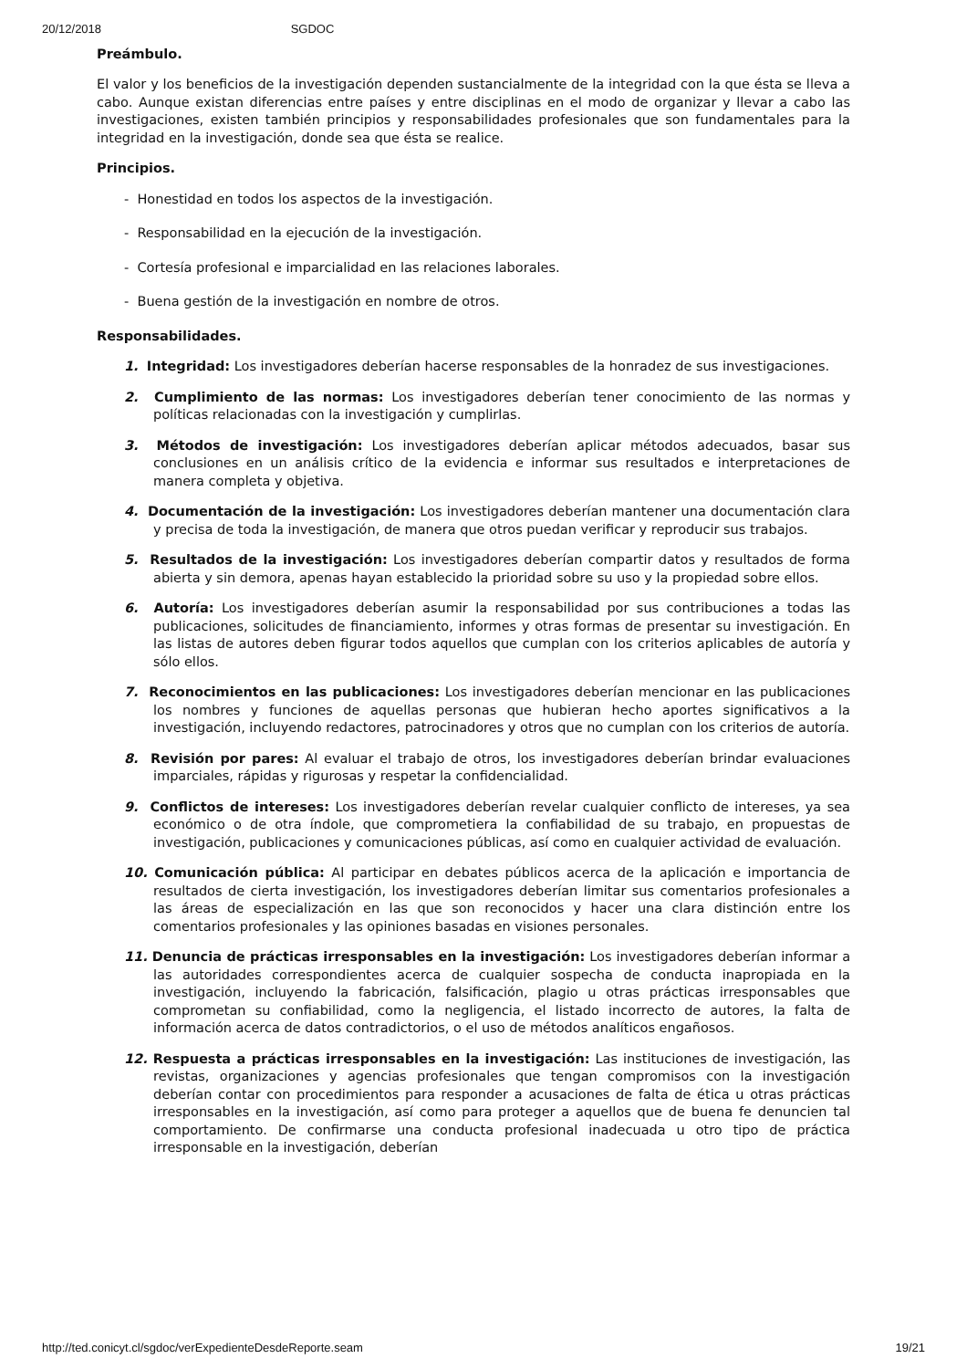20/12/2018 SGDOC
Preámbulo.
El valor y los beneficios de la investigación dependen sustancialmente de la integridad con la que ésta se lleva a cabo. Aunque existan diferencias entre países y entre disciplinas en el modo de organizar y llevar a cabo las investigaciones, existen también principios y responsabilidades profesionales que son fundamentales para la integridad en la investigación, donde sea que ésta se realice.
Principios.
- Honestidad en todos los aspectos de la investigación.
- Responsabilidad en la ejecución de la investigación.
- Cortesía profesional e imparcialidad en las relaciones laborales.
- Buena gestión de la investigación en nombre de otros.
Responsabilidades.
1. Integridad: Los investigadores deberían hacerse responsables de la honradez de sus investigaciones.
2. Cumplimiento de las normas: Los investigadores deberían tener conocimiento de las normas y políticas relacionadas con la investigación y cumplirlas.
3. Métodos de investigación: Los investigadores deberían aplicar métodos adecuados, basar sus conclusiones en un análisis crítico de la evidencia e informar sus resultados e interpretaciones de manera completa y objetiva.
4. Documentación de la investigación: Los investigadores deberían mantener una documentación clara y precisa de toda la investigación, de manera que otros puedan verificar y reproducir sus trabajos.
5. Resultados de la investigación: Los investigadores deberían compartir datos y resultados de forma abierta y sin demora, apenas hayan establecido la prioridad sobre su uso y la propiedad sobre ellos.
6. Autoría: Los investigadores deberían asumir la responsabilidad por sus contribuciones a todas las publicaciones, solicitudes de financiamiento, informes y otras formas de presentar su investigación. En las listas de autores deben figurar todos aquellos que cumplan con los criterios aplicables de autoría y sólo ellos.
7. Reconocimientos en las publicaciones: Los investigadores deberían mencionar en las publicaciones los nombres y funciones de aquellas personas que hubieran hecho aportes significativos a la investigación, incluyendo redactores, patrocinadores y otros que no cumplan con los criterios de autoría.
8. Revisión por pares: Al evaluar el trabajo de otros, los investigadores deberían brindar evaluaciones imparciales, rápidas y rigurosas y respetar la confidencialidad.
9. Conflictos de intereses: Los investigadores deberían revelar cualquier conflicto de intereses, ya sea económico o de otra índole, que comprometiera la confiabilidad de su trabajo, en propuestas de investigación, publicaciones y comunicaciones públicas, así como en cualquier actividad de evaluación.
10. Comunicación pública: Al participar en debates públicos acerca de la aplicación e importancia de resultados de cierta investigación, los investigadores deberían limitar sus comentarios profesionales a las áreas de especialización en las que son reconocidos y hacer una clara distinción entre los comentarios profesionales y las opiniones basadas en visiones personales.
11. Denuncia de prácticas irresponsables en la investigación: Los investigadores deberían informar a las autoridades correspondientes acerca de cualquier sospecha de conducta inapropiada en la investigación, incluyendo la fabricación, falsificación, plagio u otras prácticas irresponsables que comprometan su confiabilidad, como la negligencia, el listado incorrecto de autores, la falta de información acerca de datos contradictorios, o el uso de métodos analíticos engañosos.
12. Respuesta a prácticas irresponsables en la investigación: Las instituciones de investigación, las revistas, organizaciones y agencias profesionales que tengan compromisos con la investigación deberían contar con procedimientos para responder a acusaciones de falta de ética u otras prácticas irresponsables en la investigación, así como para proteger a aquellos que de buena fe denuncien tal comportamiento. De confirmarse una conducta profesional inadecuada u otro tipo de práctica irresponsable en la investigación, deberían
http://ted.conicyt.cl/sgdoc/verExpedienteDesdeReporte.seam 19/21